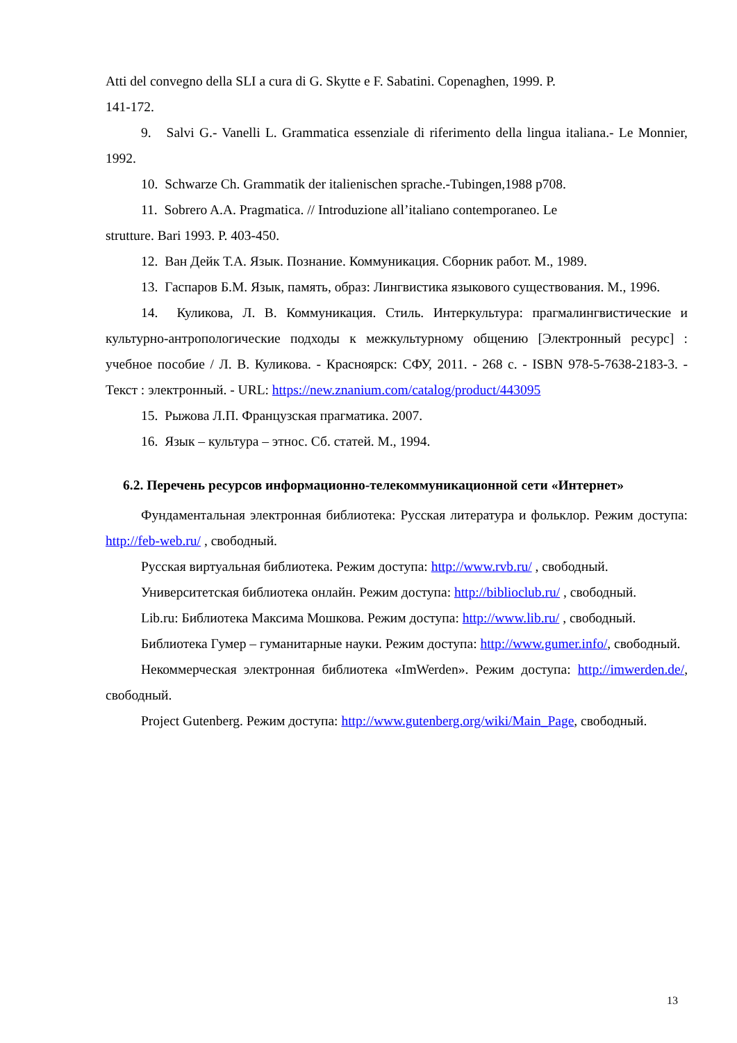Atti del convegno della SLI a cura di G. Skytte e F. Sabatini. Copenaghen, 1999. P.
141-172.
9. Salvi G.- Vanelli L. Grammatica essenziale di riferimento della lingua italiana.- Le Monnier, 1992.
10. Schwarze Ch. Grammatik der italienischen sprache.-Tubingen,1988 p708.
11. Sobrero A.A. Pragmatica. // Introduzione all’italiano contemporaneo. Le
strutture. Bari 1993. P. 403-450.
12. Ван Дейк Т.А. Язык. Познание. Коммуникация. Сборник работ. М., 1989.
13. Гаспаров Б.М. Язык, память, образ: Лингвистика языкового существования. М., 1996.
14. Куликова, Л. В. Коммуникация. Стиль. Интеркультура: прагмалингвистические и культурно-антропологические подходы к межкультурному общению [Электронный ресурс] : учебное пособие / Л. В. Куликова. - Красноярск: СФУ, 2011. - 268 с. - ISBN 978-5-7638-2183-3. - Текст : электронный. - URL: https://new.znanium.com/catalog/product/443095
15. Рыжова Л.П. Французская прагматика. 2007.
16. Язык – культура – этнос. Сб. статей. М., 1994.
6.2. Перечень ресурсов информационно-телекоммуникационной сети «Интернет»
Фундаментальная электронная библиотека: Русская литература и фольклор. Режим доступа: http://feb-web.ru/ , свободный.
Русская виртуальная библиотека. Режим доступа: http://www.rvb.ru/ , свободный.
Университетская библиотека онлайн. Режим доступа: http://biblioclub.ru/ , свободный.
Lib.ru: Библиотека Максима Мошкова. Режим доступа: http://www.lib.ru/ , свободный.
Библиотека Гумер – гуманитарные науки. Режим доступа: http://www.gumer.info/, свободный.
Некоммерческая электронная библиотека «ImWerden». Режим доступа: http://imwerden.de/, свободный.
Project Gutenberg. Режим доступа: http://www.gutenberg.org/wiki/Main_Page, свободный.
13